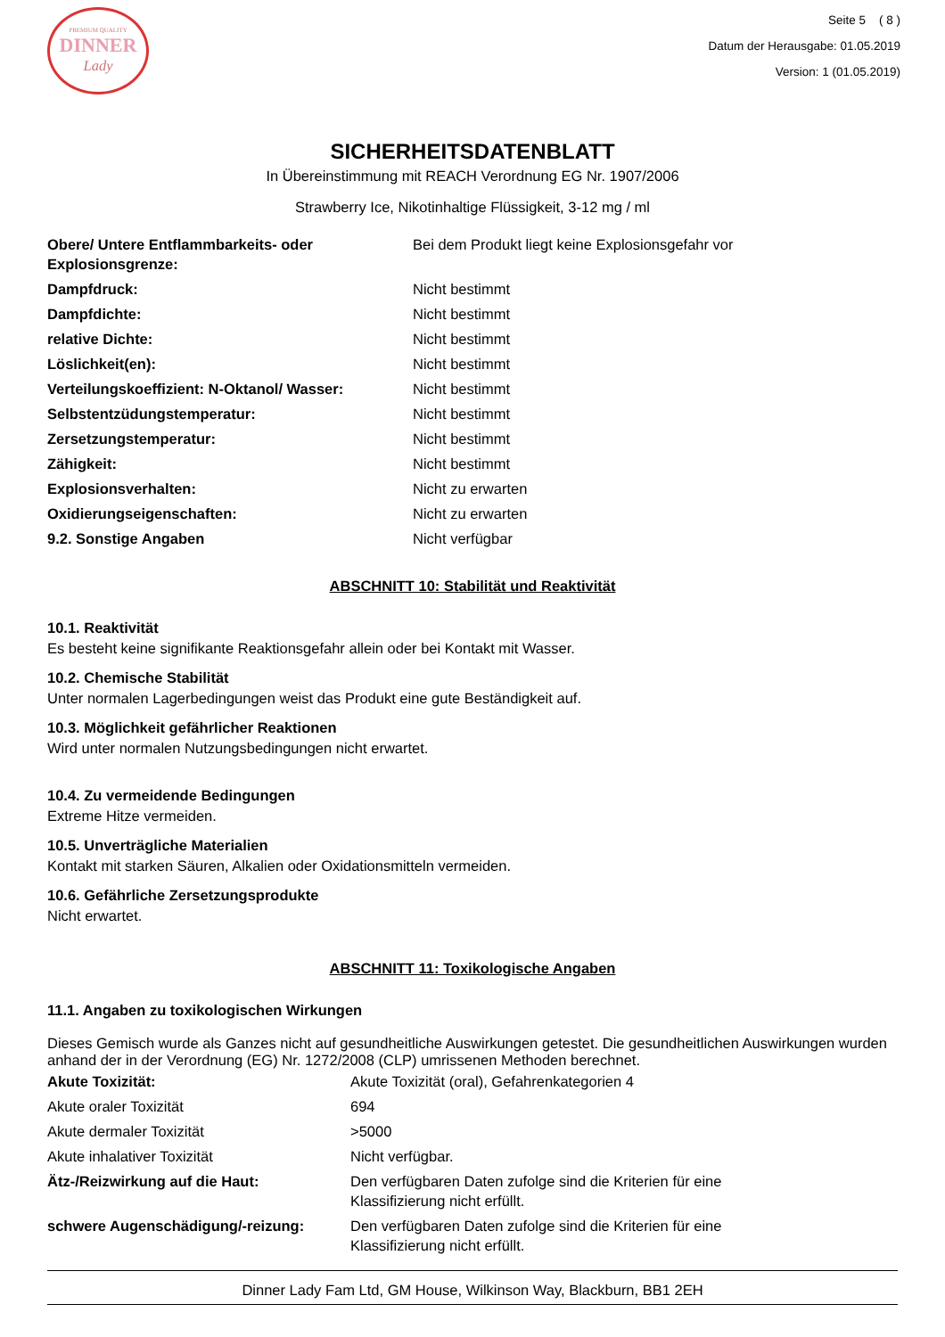PREMIUM QUALITY
DINNER
Lady
Seite 5 ( 8 )
Datum der Herausgabe: 01.05.2019
Version: 1 (01.05.2019)
SICHERHEITSDATENBLATT
In Übereinstimmung mit REACH Verordnung EG Nr. 1907/2006
Strawberry Ice, Nikotinhaltige Flüssigkeit, 3-12 mg / ml
| Obere/ Untere Entflammbarkeits- oder Explosionsgrenze: | Bei dem Produkt liegt keine Explosionsgefahr vor |
| Dampfdruck: | Nicht bestimmt |
| Dampfdichte: | Nicht bestimmt |
| relative Dichte: | Nicht bestimmt |
| Löslichkeit(en): | Nicht bestimmt |
| Verteilungskoeffizient: N-Oktanol/ Wasser: | Nicht bestimmt |
| Selbstentzüdungstemperatur: | Nicht bestimmt |
| Zersetzungstemperatur: | Nicht bestimmt |
| Zähigkeit: | Nicht bestimmt |
| Explosionsverhalten: | Nicht zu erwarten |
| Oxidierungseigenschaften: | Nicht zu erwarten |
| 9.2. Sonstige Angaben | Nicht verfügbar |
ABSCHNITT 10: Stabilität und Reaktivität
10.1. Reaktivität
Es besteht keine signifikante Reaktionsgefahr allein oder bei Kontakt mit Wasser.
10.2. Chemische Stabilität
Unter normalen Lagerbedingungen weist das Produkt eine gute Beständigkeit auf.
10.3. Möglichkeit gefährlicher Reaktionen
Wird unter normalen Nutzungsbedingungen nicht erwartet.
10.4. Zu vermeidende Bedingungen
Extreme Hitze vermeiden.
10.5. Unverträgliche Materialien
Kontakt mit starken Säuren, Alkalien oder Oxidationsmitteln vermeiden.
10.6. Gefährliche Zersetzungsprodukte
Nicht erwartet.
ABSCHNITT 11: Toxikologische Angaben
11.1. Angaben zu toxikologischen Wirkungen
Dieses Gemisch wurde als Ganzes nicht auf gesundheitliche Auswirkungen getestet. Die gesundheitlichen Auswirkungen wurden anhand der in der Verordnung (EG) Nr. 1272/2008 (CLP) umrissenen Methoden berechnet.
| Akute Toxizität: | Akute Toxizität (oral), Gefahrenkategorien 4 |
| Akute oraler Toxizität | 694 |
| Akute dermaler Toxizität | >5000 |
| Akute inhalativer Toxizität | Nicht verfügbar. |
| Ätz-/Reizwirkung auf die Haut: | Den verfügbaren Daten zufolge sind die Kriterien für eine Klassifizierung nicht erfüllt. |
| schwere Augenschädigung/-reizung: | Den verfügbaren Daten zufolge sind die Kriterien für eine Klassifizierung nicht erfüllt. |
Dinner Lady Fam Ltd, GM House, Wilkinson Way, Blackburn, BB1 2EH